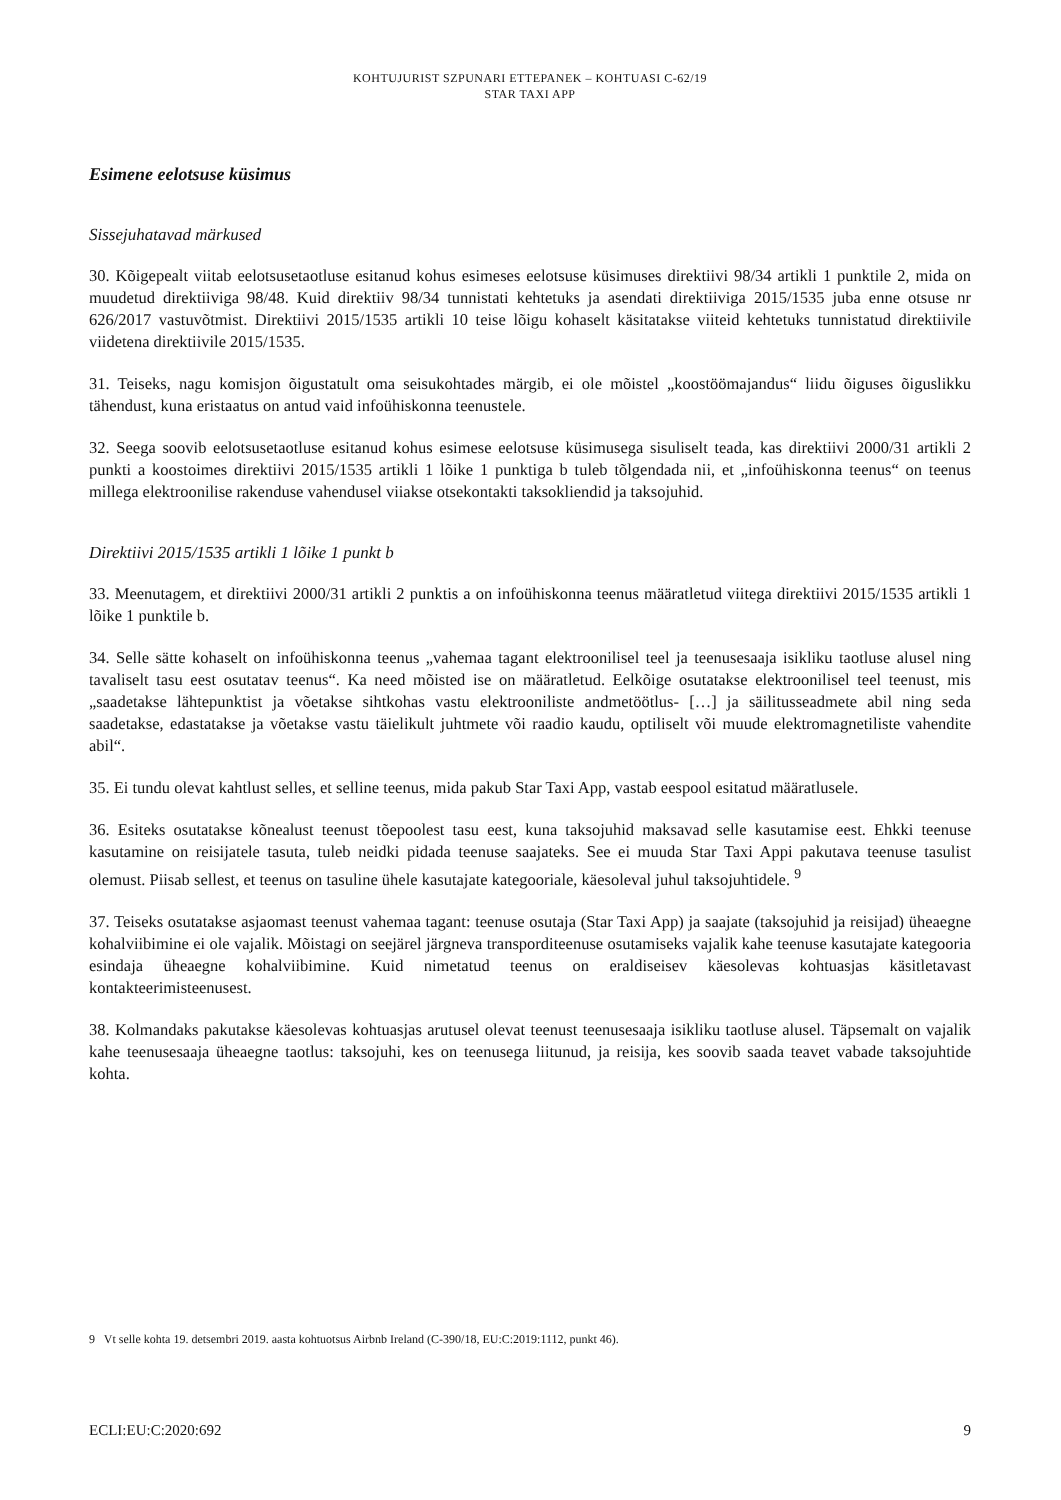KOHTUJURIST SZPUNARI ETTEPANEK – KOHTUASI C-62/19
STAR TAXI APP
Esimene eelotsuse küsimus
Sissejuhatavad märkused
30. Kõigepealt viitab eelotsusetaotluse esitanud kohus esimeses eelotsuse küsimuses direktiivi 98/34 artikli 1 punktile 2, mida on muudetud direktiiviga 98/48. Kuid direktiiv 98/34 tunnistati kehtetuks ja asendati direktiiviga 2015/1535 juba enne otsuse nr 626/2017 vastuvõtmist. Direktiivi 2015/1535 artikli 10 teise lõigu kohaselt käsitatakse viiteid kehtetuks tunnistatud direktiivile viidetena direktiivile 2015/1535.
31. Teiseks, nagu komisjon õigustatult oma seisukohtades märgib, ei ole mõistel „koostöömajandus“ liidu õiguses õiguslikku tähendust, kuna eristaatus on antud vaid infoühiskonna teenustele.
32. Seega soovib eelotsusetaotluse esitanud kohus esimese eelotsuse küsimusega sisuliselt teada, kas direktiivi 2000/31 artikli 2 punkti a koostoimes direktiivi 2015/1535 artikli 1 lõike 1 punktiga b tuleb tõlgendada nii, et „infoühiskonna teenus“ on teenus millega elektroonilise rakenduse vahendusel viiakse otsekontakti taksokliendid ja taksojuhid.
Direktiivi 2015/1535 artikli 1 lõike 1 punkt b
33. Meenutagem, et direktiivi 2000/31 artikli 2 punktis a on infoühiskonna teenus määratletud viitega direktiivi 2015/1535 artikli 1 lõike 1 punktile b.
34. Selle sätte kohaselt on infoühiskonna teenus „vahemaa tagant elektroonilisel teel ja teenusesaaja isikliku taotluse alusel ning tavaliselt tasu eest osutatav teenus“. Ka need mõisted ise on määratletud. Eelkõige osutatakse elektroonilisel teel teenust, mis „saadetakse lähtepunktist ja võetakse sihtkohas vastu elektrooniliste andmetöötlus- […] ja säilitusseadmete abil ning seda saadetakse, edastatakse ja võetakse vastu täielikult juhtmete või raadio kaudu, optiliselt või muude elektromagnetiliste vahendite abil“.
35. Ei tundu olevat kahtlust selles, et selline teenus, mida pakub Star Taxi App, vastab eespool esitatud määratlusele.
36. Esiteks osutatakse kõnealust teenust tõepoolest tasu eest, kuna taksojuhid maksavad selle kasutamise eest. Ehkki teenuse kasutamine on reisijatele tasuta, tuleb neidki pidada teenuse saajateks. See ei muuda Star Taxi Appi pakutava teenuse tasulist olemust. Piisab sellest, et teenus on tasuline ühele kasutajate kategooriale, käesoleval juhul taksojuhtidele. <sup>9</sup>
37. Teiseks osutatakse asjaomast teenust vahemaa tagant: teenuse osutaja (Star Taxi App) ja saajate (taksojuhid ja reisijad) üheaegne kohalviibimine ei ole vajalik. Mõistagi on seejärel järgneva transporditeenuse osutamiseks vajalik kahe teenuse kasutajate kategooria esindaja üheaegne kohalviibimine. Kuid nimetatud teenus on eraldiseisev käesolevas kohtuasjas käsitletavast kontakteerimisteenusest.
38. Kolmandaks pakutakse käesolevas kohtuasjas arutusel olevat teenust teenusesaaja isikliku taotluse alusel. Täpsemalt on vajalik kahe teenusesaaja üheaegne taotlus: taksojuhi, kes on teenusega liitunud, ja reisija, kes soovib saada teavet vabade taksojuhtide kohta.
9 Vt selle kohta 19. detsembri 2019. aasta kohtuotsus Airbnb Ireland (C-390/18, EU:C:2019:1112, punkt 46).
ECLI:EU:C:2020:692 9